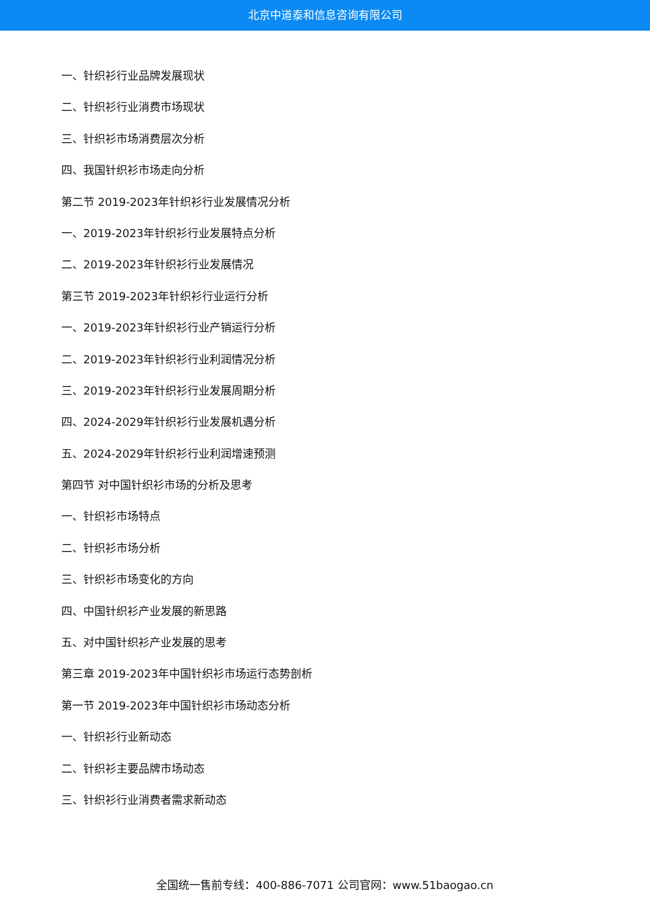北京中道泰和信息咨询有限公司
一、针织衫行业品牌发展现状
二、针织衫行业消费市场现状
三、针织衫市场消费层次分析
四、我国针织衫市场走向分析
第二节 2019-2023年针织衫行业发展情况分析
一、2019-2023年针织衫行业发展特点分析
二、2019-2023年针织衫行业发展情况
第三节 2019-2023年针织衫行业运行分析
一、2019-2023年针织衫行业产销运行分析
二、2019-2023年针织衫行业利润情况分析
三、2019-2023年针织衫行业发展周期分析
四、2024-2029年针织衫行业发展机遇分析
五、2024-2029年针织衫行业利润增速预测
第四节 对中国针织衫市场的分析及思考
一、针织衫市场特点
二、针织衫市场分析
三、针织衫市场变化的方向
四、中国针织衫产业发展的新思路
五、对中国针织衫产业发展的思考
第三章 2019-2023年中国针织衫市场运行态势剖析
第一节 2019-2023年中国针织衫市场动态分析
一、针织衫行业新动态
二、针织衫主要品牌市场动态
三、针织衫行业消费者需求新动态
全国统一售前专线：400-886-7071 公司官网：www.51baogao.cn